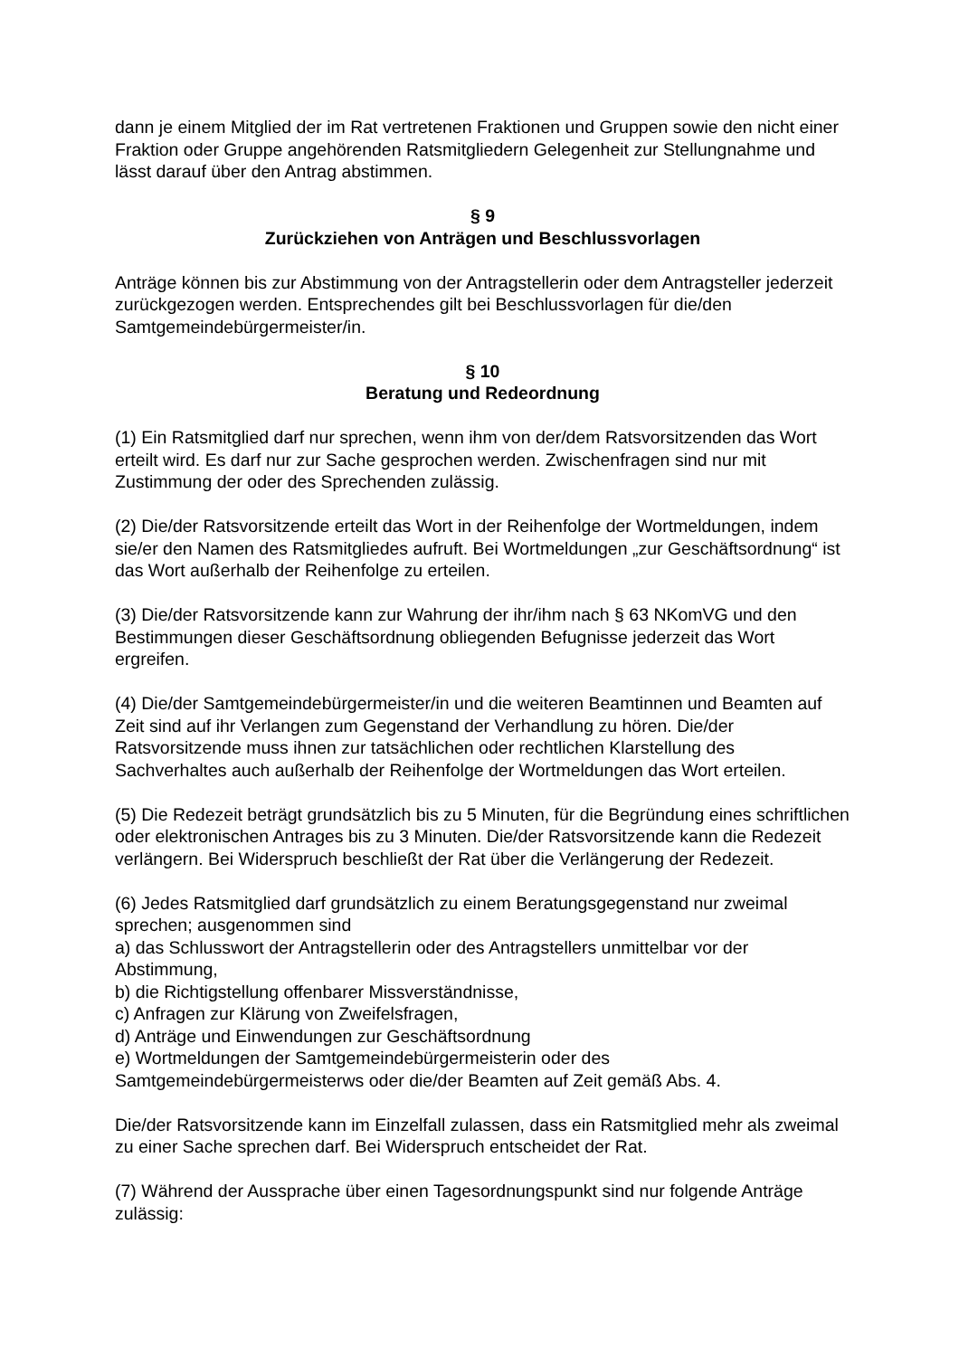dann je einem Mitglied der im Rat vertretenen Fraktionen und Gruppen sowie den nicht einer Fraktion oder Gruppe angehörenden Ratsmitgliedern Gelegenheit zur Stellungnahme und lässt darauf über den Antrag abstimmen.
§ 9
Zurückziehen von Anträgen und Beschlussvorlagen
Anträge können bis zur Abstimmung von der Antragstellerin oder dem Antragsteller jederzeit zurückgezogen werden. Entsprechendes gilt bei Beschlussvorlagen für die/den Samtgemeindebürgermeister/in.
§ 10
Beratung und Redeordnung
(1) Ein Ratsmitglied darf nur sprechen, wenn ihm von der/dem Ratsvorsitzenden das Wort erteilt wird. Es darf nur zur Sache gesprochen werden. Zwischenfragen sind nur mit Zustimmung der oder des Sprechenden zulässig.
(2) Die/der Ratsvorsitzende erteilt das Wort in der Reihenfolge der Wortmeldungen, indem sie/er den Namen des Ratsmitgliedes aufruft. Bei Wortmeldungen „zur Geschäftsordnung“ ist das Wort außerhalb der Reihenfolge zu erteilen.
(3) Die/der Ratsvorsitzende kann zur Wahrung der ihr/ihm nach § 63 NKomVG und den Bestimmungen dieser Geschäftsordnung obliegenden Befugnisse jederzeit das Wort ergreifen.
(4) Die/der Samtgemeindebürgermeister/in und die weiteren Beamtinnen und Beamten auf Zeit sind auf ihr Verlangen zum Gegenstand der Verhandlung zu hören. Die/der Ratsvorsitzende muss ihnen zur tatsächlichen oder rechtlichen Klarstellung des Sachverhaltes auch außerhalb der Reihenfolge der Wortmeldungen das Wort erteilen.
(5) Die Redezeit beträgt grundsätzlich bis zu 5 Minuten, für die Begründung eines schriftlichen oder elektronischen Antrages bis zu 3 Minuten. Die/der Ratsvorsitzende kann die Redezeit verlängern. Bei Widerspruch beschließt der Rat über die Verlängerung der Redezeit.
(6) Jedes Ratsmitglied darf grundsätzlich zu einem Beratungsgegenstand nur zweimal sprechen; ausgenommen sind
a) das Schlusswort der Antragstellerin oder des Antragstellers unmittelbar vor der Abstimmung,
b) die Richtigstellung offenbarer Missverständnisse,
c) Anfragen zur Klärung von Zweifelsfragen,
d) Anträge und Einwendungen zur Geschäftsordnung
e) Wortmeldungen der Samtgemeindebürgermeisterin oder des Samtgemeindebürgermeisterws oder die/der Beamten auf Zeit gemäß Abs. 4.
Die/der Ratsvorsitzende kann im Einzelfall zulassen, dass ein Ratsmitglied mehr als zweimal zu einer Sache sprechen darf. Bei Widerspruch entscheidet der Rat.
(7) Während der Aussprache über einen Tagesordnungspunkt sind nur folgende Anträge zulässig: